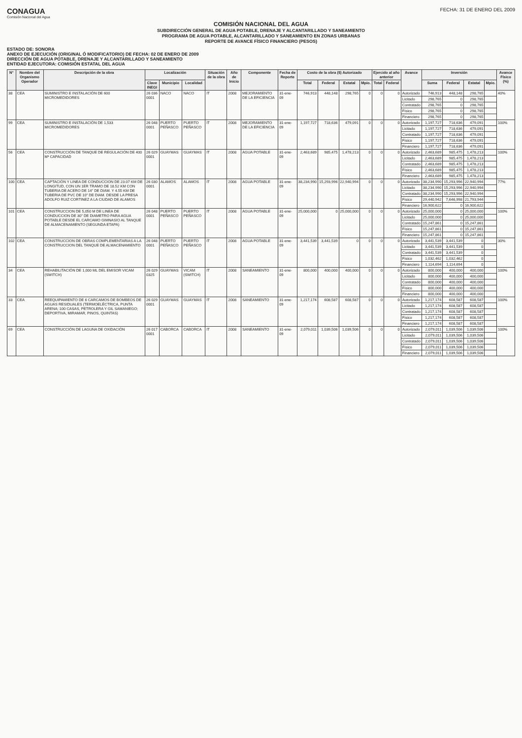CONAGUA
Comisión Nacional del Agua
FECHA: 31 DE ENERO DEL 2009
COMISIÓN NACIONAL DEL AGUA
SUBDIRECCIÓN GENERAL DE AGUA POTABLE, DRENAJE Y ALCANTARILLADO Y SANEAMIENTO
PROGRAMA DE AGUA POTABLE, ALCANTARILLADO Y SANEAMIENTO EN ZONAS URBANAS
REPORTE DE AVANCE FÍSICO FINANCIERO (PESOS)
ESTADO DE: SONORA
ANEXO DE EJECUCIÓN (ORIGINAL Ó MODIFICATORIO) DE FECHA: 02 DE ENERO DE 2009
DIRECCIÓN DE AGUA POTABLE, DRENAJE Y ALCANTARILLADO Y SANEAMIENTO
ENTIDAD EJECUTORA: COMISIÓN ESTATAL DEL AGUA
| N° | Nombre del Organismo Operador | Descripción de la obra | Localización | | | Situación de la obra | Año de Inicio | Componente | Fecha de Reporte | Costo de la obra ($) Autorizado | | | | Ejercido al año anterior | | Avance | Inversión | | | | Avance Físico (%) |
| --- | --- | --- | --- | --- | --- | --- | --- | --- | --- | --- | --- | --- | --- | --- | --- | --- | --- | --- | --- | --- | --- |
| | | | Clave INEGI | Municipio | Localidad | | | | | Total | Federal | Estatal | Mpio. | Total | Federal | | Suma | Federal | Estatal | Mpio. | |
| 38 | CEA | SUMINISTRO E INSTALACIÓN DE 600 MICROMEDIDORES | 26 036 0001 | NACO | NACO | IT | 2008 | MEJORAMIENTO DE LA EFICIENCIA | 31-ene-09 | 746,913 | 448,148 | 298,765 | 0 | 0 | 0 | Autorizado | 746,913 | 448,148 | 298,765 | | 40% |
| | | | | | | | | | | | | | | | | Licitado | 298,765 | 0 | 298,765 | | |
| | | | | | | | | | | | | | | | | Contratado | 298,765 | 0 | 298,765 | | |
| | | | | | | | | | | | | | | | | Físico | 298,765 | 0 | 298,765 | | |
| | | | | | | | | | | | | | | | | Financiero | 298,765 | 0 | 298,765 | | |
| 99 | CEA | SUMINISTRO E INSTALACIÓN DE 1,533 MICROMEDIDORES | 26 048 0001 | PUERTO PEÑASCO | PUERTO PEÑASCO | IT | 2008 | MEJORAMIENTO DE LA EFICIENCIA | 31-ene-09 | 1,197,727 | 718,636 | 479,091 | 0 | 0 | 0 | Autorizado | 1,197,727 | 718,636 | 479,091 | | 100% |
| | | | | | | | | | | | | | | | | Licitado | 1,197,727 | 718,636 | 479,091 | | |
| | | | | | | | | | | | | | | | | Contratado | 1,197,727 | 718,636 | 479,091 | | |
| | | | | | | | | | | | | | | | | Físico | 1,197,727 | 718,636 | 479,091 | | |
| | | | | | | | | | | | | | | | | Financiero | 1,197,727 | 718,636 | 479,091 | | |
| 56 | CEA | CONSTRUCCIÓN DE TANQUE DE REGULACIÓN DE 400 M³ CAPACIDAD | 26 029 0001 | GUAYMAS | GUAYMAS | IT | 2008 | AGUA POTABLE | 31-ene-09 | 2,463,689 | 985,475 | 1,478,213 | 0 | 0 | 0 | Autorizado | 2,463,689 | 985,475 | 1,478,213 | | 100% |
| | | | | | | | | | | | | | | | | Licitado | 2,463,689 | 985,475 | 1,478,213 | | |
| | | | | | | | | | | | | | | | | Contratado | 2,463,689 | 985,475 | 1,478,213 | | |
| | | | | | | | | | | | | | | | | Físico | 2,463,689 | 985,475 | 1,478,213 | | |
| | | | | | | | | | | | | | | | | Financiero | 2,463,689 | 985,475 | 1,478,213 | | |
| 100 | CEA | CAPTACIÓN Y LINEA DE CONDUCCION DE 23.07 KM DE LONGITUD, CON UN 1ER TRAMO DE 18.52 KM CON TUBERIA DE ACERO DE 14" DE DIAM. Y 4.55 KM DE TUBERIA DE PVC DE 10" DE DIAM. DESDE LA PRESA ADOLFO RUIZ CORTINEZ A LA CIUDAD DE ALAMOS | 26 030 0001 | ALAMOS | ALAMOS | IT | 2008 | AGUA POTABLE | 31-ene-09 | 38,234,990 | 15,293,996 | 22,940,994 | 0 | 0 | 0 | Autorizado | 38,234,990 | 15,293,996 | 22,940,994 | | 77% |
| | | | | | | | | | | | | | | | | Licitado | 38,234,990 | 15,293,996 | 22,940,994 | | |
| | | | | | | | | | | | | | | | | Contratado | 38,234,990 | 15,293,996 | 22,940,994 | | |
| | | | | | | | | | | | | | | | | Físico | 29,440,942 | 7,646,998 | 21,793,944 | | |
| | | | | | | | | | | | | | | | | Financiero | 16,900,622 | 0 | 16,900,622 | | |
| 101 | CEA | CONSTRUCCION DE 5,050 M DE LINEA DE CONDUCCION DE 30" DE DIAMETRO PARA AGUA POTABLE DESDE EL CARCAMO GIMNASIO AL TANQUE DE ALMACENAMIENTO (SEGUNDA ETAPA) | 26 048 0001 | PUERTO PEÑASCO | PUERTO PEÑASCO | IT | 2008 | AGUA POTABLE | 31-ene-09 | 25,000,000 | 0 | 25,000,000 | 0 | 0 | 0 | Autorizado | 25,000,000 | 0 | 25,000,000 | | 100% |
| | | | | | | | | | | | | | | | | Licitado | 25,000,000 | 0 | 25,000,000 | | |
| | | | | | | | | | | | | | | | | Contratado | 15,247,861 | 0 | 15,247,861 | | |
| | | | | | | | | | | | | | | | | Físico | 15,247,861 | 0 | 15,247,861 | | |
| | | | | | | | | | | | | | | | | Financiero | 15,247,861 | 0 | 15,247,861 | | |
| 102 | CEA | CONSTRUCCION DE OBRAS COMPLEMENTARIAS A LA CONSTRUCCION DEL TANQUE DE ALMACENAMIENTO | 26 048 0001 | PUERTO PEÑASCO | PUERTO PEÑASCO | IT | 2008 | AGUA POTABLE | 31-ene-09 | 3,441,539 | 3,441,539 | 0 | 0 | 0 | 0 | Autorizado | 3,441,539 | 3,441,539 | 0 | | 30% |
| | | | | | | | | | | | | | | | | Licitado | 3,441,539 | 3,441,539 | 0 | | |
| | | | | | | | | | | | | | | | | Contratado | 3,441,539 | 3,441,539 | 0 | | |
| | | | | | | | | | | | | | | | | Físico | 1,032,462 | 1,032,462 | 0 | | |
| | | | | | | | | | | | | | | | | Financiero | 1,114,694 | 1,114,694 | 0 | | |
| 34 | CEA | REHABILITACIÓN DE 1,000 ML DEL EMISOR VICAM (SWITCH) | 26 029 0325 | GUAYMAS | VICAM (SWITCH) | IT | 2008 | SANEAMIENTO | 31-ene-09 | 800,000 | 400,000 | 400,000 | 0 | 0 | 0 | Autorizado | 800,000 | 400,000 | 400,000 | | 100% |
| | | | | | | | | | | | | | | | | Licitado | 800,000 | 400,000 | 400,000 | | |
| | | | | | | | | | | | | | | | | Contratado | 800,000 | 400,000 | 400,000 | | |
| | | | | | | | | | | | | | | | | Físico | 800,000 | 400,000 | 400,000 | | |
| | | | | | | | | | | | | | | | | Financiero | 800,000 | 400,000 | 400,000 | | |
| 33 | CEA | REEQUIPAMIENTO DE 6 CARCAMOS DE BOMBEOS DE AGUAS RESIDUALES (TERMOELÉCTRICA, PUNTA ARENA; 100 CASAS, PETROLERA Y GIL SAMANIEGO; DEPORTIVA, MIRAMAR, PINOS, QUINTAS) | 26 029 0001 | GUAYMAS | GUAYMAS | IT | 2008 | SANEAMIENTO | 31-ene-09 | 1,217,174 | 608,587 | 608,587 | 0 | 0 | 0 | Autorizado | 1,217,174 | 608,587 | 608,587 | | 100% |
| | | | | | | | | | | | | | | | | Licitado | 1,217,174 | 608,587 | 608,587 | | |
| | | | | | | | | | | | | | | | | Contratado | 1,217,174 | 608,587 | 608,587 | | |
| | | | | | | | | | | | | | | | | Físico | 1,217,174 | 608,587 | 608,587 | | |
| | | | | | | | | | | | | | | | | Financiero | 1,217,174 | 608,587 | 608,587 | | |
| 69 | CEA | CONSTRUCCIÓN DE LAGUNA DE OXIDACIÓN | 26 017 0001 | CABORCA | CABORCA | IT | 2008 | SANEAMIENTO | 31-ene-09 | 2,079,011 | 1,039,506 | 1,039,506 | 0 | 0 | 0 | Autorizado | 2,079,011 | 1,039,506 | 1,039,506 | | 100% |
| | | | | | | | | | | | | | | | | Licitado | 2,079,011 | 1,039,506 | 1,039,506 | | |
| | | | | | | | | | | | | | | | | Contratado | 2,079,011 | 1,039,506 | 1,039,506 | | |
| | | | | | | | | | | | | | | | | Físico | 2,079,011 | 1,039,506 | 1,039,506 | | |
| | | | | | | | | | | | | | | | | Financiero | 2,079,011 | 1,039,506 | 1,039,506 | | |